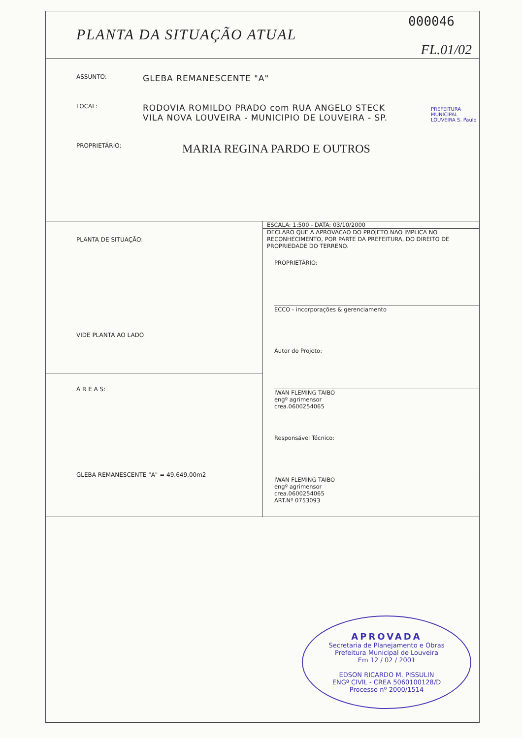PLANTA DA SITUAÇÃO ATUAL
000046
FL.01/02
ASSUNTO:
GLEBA REMANESCENTE "A"
LOCAL:
RODOVIA ROMILDO PRADO com RUA ANGELO STECK
VILA NOVA LOUVEIRA - MUNICIPIO DE LOUVEIRA - SP.
PROPRIETÁRIO:
MARIA REGINA PARDO E OUTROS
PREFEITURA MUNICIPAL LOUVEIRA S. Paulo
PLANTA DE SITUAÇÃO:
VIDE PLANTA AO LADO
Á R E A S:
GLEBA REMANESCENTE "A" = 49.649,00m2
ESCALA: 1:500 - DATA: 03/10/2000
DECLARO QUE A APROVACAO DO PROJETO NAO IMPLICA NO RECONHECIMENTO, POR PARTE DA PREFEITURA, DO DIREITO DE PROPRIEDADE DO TERRENO.
PROPRIETÁRIO:
ECCO - incorporações & gerenciamento
Autor do Projeto:
IWAN FLEMING TAIBO
engº agrimensor
crea.0600254065
Responsável Técnico:
IWAN FLEMING TAIBO
engº agrimensor
crea.0600254065
ART.Nº 0753093
APROVADA
Secretaria de Planejamento e Obras
Prefeitura Municipal de Louveira
Em 12 / 02 / 2001
EDSON RICARDO M. PISSULIN
ENGº CIVIL - CREA 5060100128/D
Processo nº 2000/1514